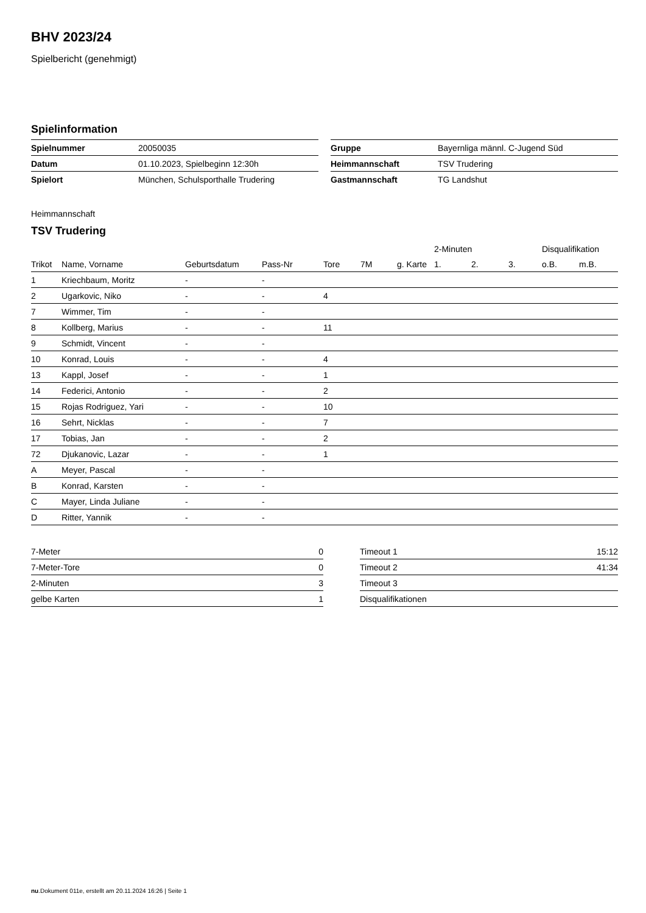BHV 2023/24
Spielbericht (genehmigt)
Spielinformation
| Spielnummer | 20050035 |
| Datum | 01.10.2023, Spielbeginn 12:30h |
| Spielort | München, Schulsporthalle Trudering |
| Gruppe | Bayernliga männl. C-Jugend Süd |
| Heimmannschaft | TSV Trudering |
| Gastmannschaft | TG Landshut |
Heimmannschaft
TSV Trudering
| | | | | | | | 2-Minuten | | | Disqualifikation | |
| --- | --- | --- | --- | --- | --- | --- | --- | --- | --- | --- | --- |
| Trikot | Name, Vorname | Geburtsdatum | Pass-Nr | Tore | 7M | g. Karte | 1. | 2. | 3. | o.B. | m.B. |
| 1 | Kriechbaum, Moritz | - | - | | | | | | | | |
| 2 | Ugarkovic, Niko | - | - | 4 | | | | | | | |
| 7 | Wimmer, Tim | - | - | | | | | | | | |
| 8 | Kollberg, Marius | - | - | 11 | | | | | | | |
| 9 | Schmidt, Vincent | - | - | | | | | | | | |
| 10 | Konrad, Louis | - | - | 4 | | | | | | | |
| 13 | Kappl, Josef | - | - | 1 | | | | | | | |
| 14 | Federici, Antonio | - | - | 2 | | | | | | | |
| 15 | Rojas Rodriguez, Yari | - | - | 10 | | | | | | | |
| 16 | Sehrt, Nicklas | - | - | 7 | | | | | | | |
| 17 | Tobias, Jan | - | - | 2 | | | | | | | |
| 72 | Djukanovic, Lazar | - | - | 1 | | | | | | | |
| A | Meyer, Pascal | - | - | | | | | | | | |
| B | Konrad, Karsten | - | - | | | | | | | | |
| C | Mayer, Linda Juliane | - | - | | | | | | | | |
| D | Ritter, Yannik | - | - | | | | | | | | |
| 7-Meter | 0 |
| 7-Meter-Tore | 0 |
| 2-Minuten | 3 |
| gelbe Karten | 1 |
| Timeout 1 | 15:12 |
| Timeout 2 | 41:34 |
| Timeout 3 | |
| Disqualifikationen | |
nu.Dokument 011e, erstellt am 20.11.2024 16:26 | Seite 1